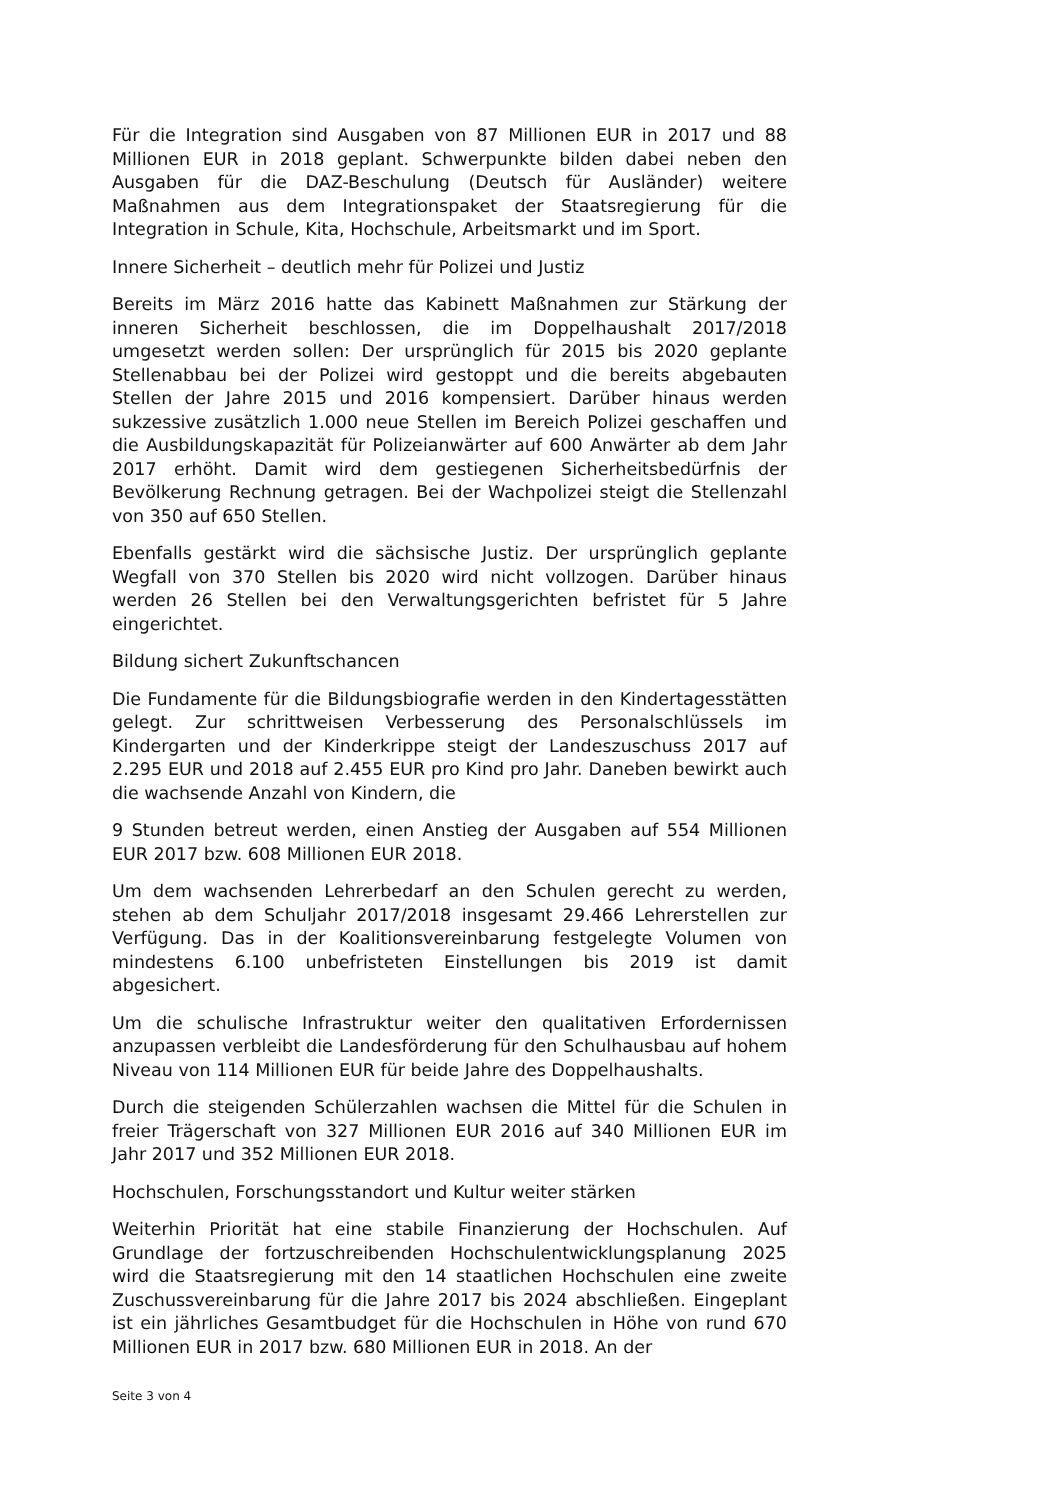Für die Integration sind Ausgaben von 87 Millionen EUR in 2017 und 88 Millionen EUR in 2018 geplant. Schwerpunkte bilden dabei neben den Ausgaben für die DAZ-Beschulung (Deutsch für Ausländer) weitere Maßnahmen aus dem Integrationspaket der Staatsregierung für die Integration in Schule, Kita, Hochschule, Arbeitsmarkt und im Sport.
Innere Sicherheit – deutlich mehr für Polizei und Justiz
Bereits im März 2016 hatte das Kabinett Maßnahmen zur Stärkung der inneren Sicherheit beschlossen, die im Doppelhaushalt 2017/2018 umgesetzt werden sollen: Der ursprünglich für 2015 bis 2020 geplante Stellenabbau bei der Polizei wird gestoppt und die bereits abgebauten Stellen der Jahre 2015 und 2016 kompensiert. Darüber hinaus werden sukzessive zusätzlich 1.000 neue Stellen im Bereich Polizei geschaffen und die Ausbildungskapazität für Polizeianwärter auf 600 Anwärter ab dem Jahr 2017 erhöht. Damit wird dem gestiegenen Sicherheitsbedürfnis der Bevölkerung Rechnung getragen. Bei der Wachpolizei steigt die Stellenzahl von 350 auf 650 Stellen.
Ebenfalls gestärkt wird die sächsische Justiz. Der ursprünglich geplante Wegfall von 370 Stellen bis 2020 wird nicht vollzogen. Darüber hinaus werden 26 Stellen bei den Verwaltungsgerichten befristet für 5 Jahre eingerichtet.
Bildung sichert Zukunftschancen
Die Fundamente für die Bildungsbiografie werden in den Kindertagesstätten gelegt. Zur schrittweisen Verbesserung des Personalschlüssels im Kindergarten und der Kinderkrippe steigt der Landeszuschuss 2017 auf 2.295 EUR und 2018 auf 2.455 EUR pro Kind pro Jahr. Daneben bewirkt auch die wachsende Anzahl von Kindern, die
9 Stunden betreut werden, einen Anstieg der Ausgaben auf 554 Millionen EUR 2017 bzw. 608 Millionen EUR 2018.
Um dem wachsenden Lehrerbedarf an den Schulen gerecht zu werden, stehen ab dem Schuljahr 2017/2018 insgesamt 29.466 Lehrerstellen zur Verfügung. Das in der Koalitionsvereinbarung festgelegte Volumen von mindestens 6.100 unbefristeten Einstellungen bis 2019 ist damit abgesichert.
Um die schulische Infrastruktur weiter den qualitativen Erfordernissen anzupassen verbleibt die Landesförderung für den Schulhausbau auf hohem Niveau von 114 Millionen EUR für beide Jahre des Doppelhaushalts.
Durch die steigenden Schülerzahlen wachsen die Mittel für die Schulen in freier Trägerschaft von 327 Millionen EUR 2016 auf 340 Millionen EUR im Jahr 2017 und 352 Millionen EUR 2018.
Hochschulen, Forschungsstandort und Kultur weiter stärken
Weiterhin Priorität hat eine stabile Finanzierung der Hochschulen. Auf Grundlage der fortzuschreibenden Hochschulentwicklungsplanung 2025 wird die Staatsregierung mit den 14 staatlichen Hochschulen eine zweite Zuschussvereinbarung für die Jahre 2017 bis 2024 abschließen. Eingeplant ist ein jährliches Gesamtbudget für die Hochschulen in Höhe von rund 670 Millionen EUR in 2017 bzw. 680 Millionen EUR in 2018. An der
Seite 3 von 4